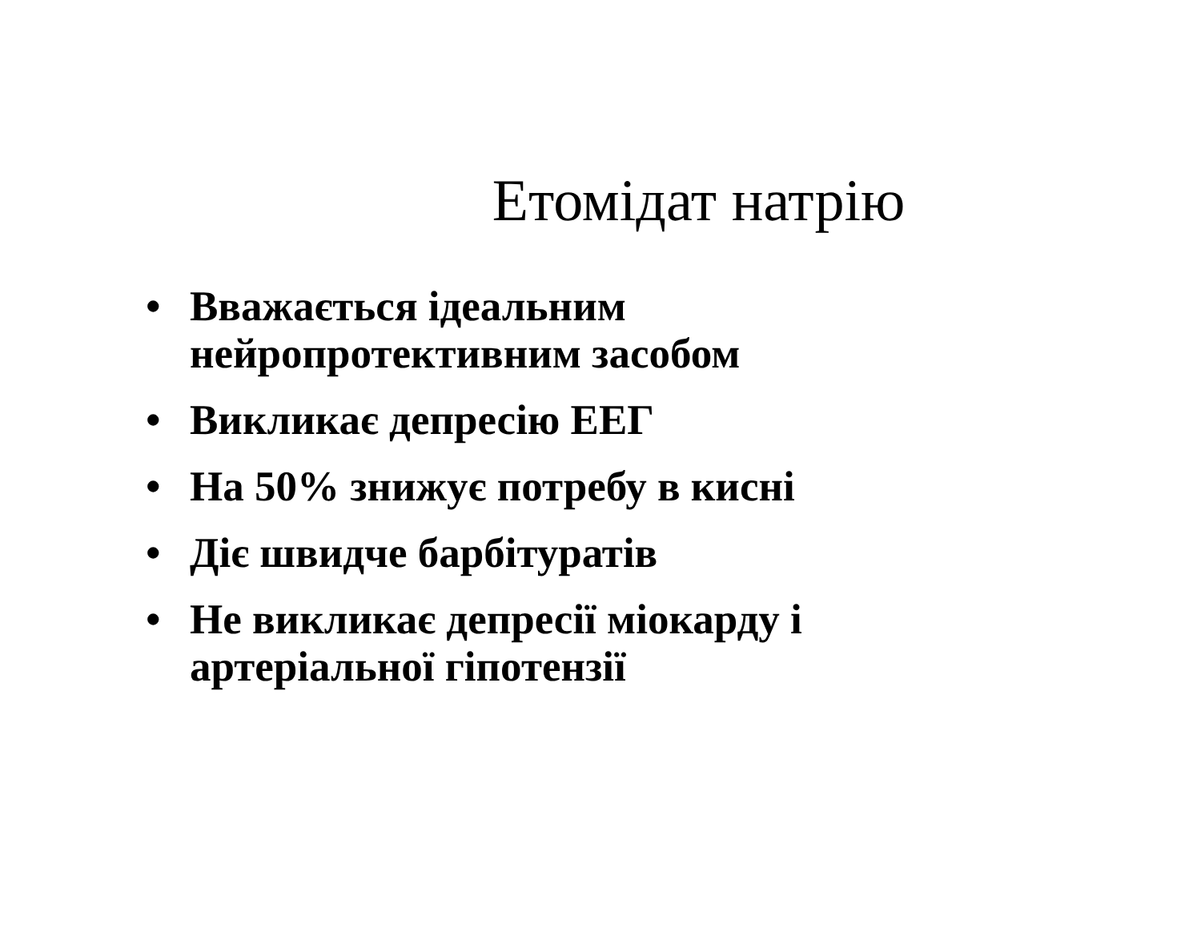Етомідат натрію
• Вважається ідеальним
нейропротективним засобом
• Викликає депресію ЕЕГ
• На 50% знижує потребу в кисні
• Діє швидче барбітуратів
• Не викликає депресії міокарду і
артеріальної гіпотензії